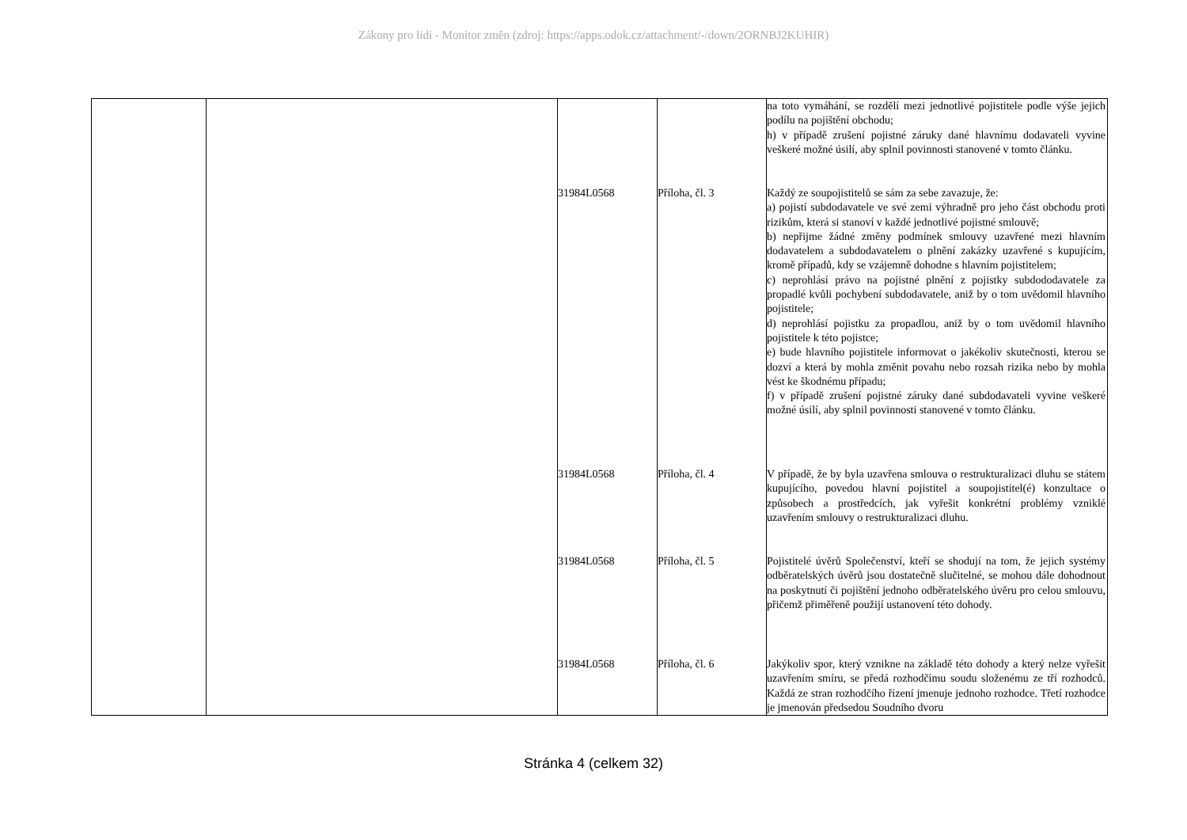Zákony pro lidi - Monitor změn (zdroj: https://apps.odok.cz/attachment/-/down/2ORNBJ2KUHIR)
| | | | | na toto vymáhání, se rozdělí mezi jednotlivé pojistitele podle výše jejich podílu na pojištění obchodu; h) v případě zrušení pojistné záruky dané hlavnímu dodavateli vyvine veškeré možné úsilí, aby splnil povinnosti stanovené v tomto článku. |
| | | 31984L0568 | Příloha, čl. 3 | Každý ze soupojistitelů se sám za sebe zavazuje, že: a) pojistí subdodavatele ve své zemi výhradně pro jeho část obchodu proti rizikům, která si stanoví v každé jednotlivé pojistné smlouvě; b) nepřijme žádné změny podmínek smlouvy uzavřené mezi hlavním dodavatelem a subdodavatelem o plnění zakázky uzavřené s kupujícím, kromě případů, kdy se vzájemně dohodne s hlavním pojistitelem; c) neprohlásí právo na pojistné plnění z pojistky subdododavatele za propadlé kvůli pochybení subdodavatele, aniž by o tom uvědomil hlavního pojistitele; d) neprohlásí pojistku za propadlou, aniž by o tom uvědomil hlavního pojistitele k této pojistce; e) bude hlavního pojistitele informovat o jakékoliv skutečnosti, kterou se dozví a která by mohla změnit povahu nebo rozsah rizika nebo by mohla vést ke škodnému případu; f) v případě zrušení pojistné záruky dané subdodavateli vyvine veškeré možné úsilí, aby splnil povinnosti stanovené v tomto článku. |
| | | 31984L0568 | Příloha, čl. 4 | V případě, že by byla uzavřena smlouva o restrukturalizaci dluhu se státem kupujícího, povedou hlavní pojistitel a soupojistitel(é) konzultace o způsobech a prostředcích, jak vyřešit konkrétní problémy vzniklé uzavřením smlouvy o restrukturalizaci dluhu. |
| | | 31984L0568 | Příloha, čl. 5 | Pojistitelé úvěrů Společenství, kteří se shodují na tom, že jejich systémy odběratelských úvěrů jsou dostatečně slučitelné, se mohou dále dohodnout na poskytnutí či pojištění jednoho odběratelského úvěru pro celou smlouvu, přičemž přiměřeně použijí ustanovení této dohody. |
| | | 31984L0568 | Příloha, čl. 6 | Jakýkoliv spor, který vznikne na základě této dohody a který nelze vyřešit uzavřením smíru, se předá rozhodčímu soudu složenému ze tří rozhodců. Každá ze stran rozhodčího řízení jmenuje jednoho rozhodce. Třetí rozhodce je jmenován předsedou Soudního dvoru |
Stránka 4 (celkem 32)